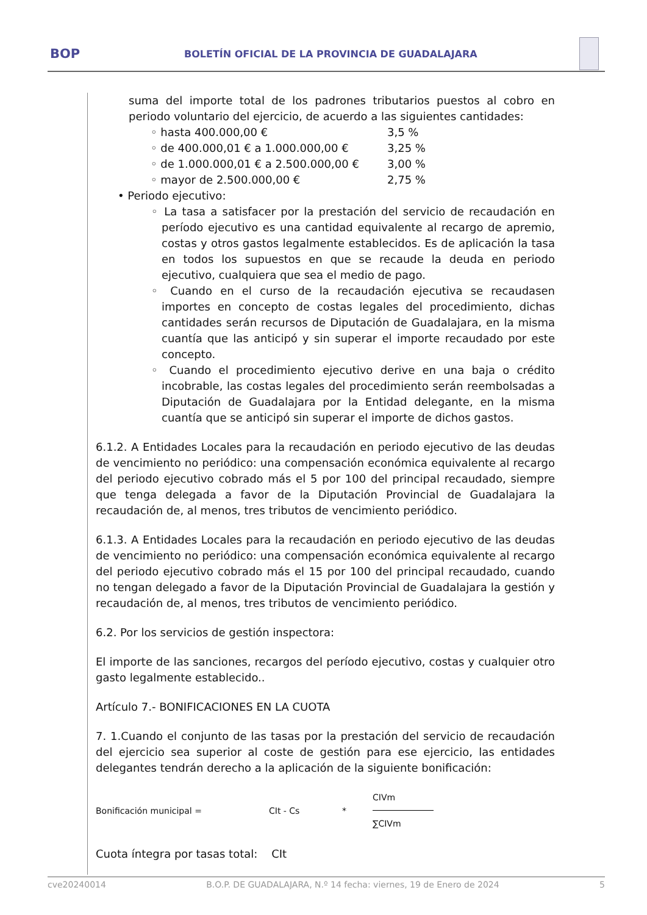BOP BOLETÍN OFICIAL DE LA PROVINCIA DE GUADALAJARA
suma del importe total de los padrones tributarios puestos al cobro en periodo voluntario del ejercicio, de acuerdo a las siguientes cantidades:
◦ hasta 400.000,00 € 3,5 %
◦ de 400.000,01 € a 1.000.000,00 € 3,25 %
◦ de 1.000.000,01 € a 2.500.000,00 € 3,00 %
◦ mayor de 2.500.000,00 € 2,75 %
• Periodo ejecutivo:
◦ La tasa a satisfacer por la prestación del servicio de recaudación en período ejecutivo es una cantidad equivalente al recargo de apremio, costas y otros gastos legalmente establecidos. Es de aplicación la tasa en todos los supuestos en que se recaude la deuda en periodo ejecutivo, cualquiera que sea el medio de pago.
◦ Cuando en el curso de la recaudación ejecutiva se recaudasen importes en concepto de costas legales del procedimiento, dichas cantidades serán recursos de Diputación de Guadalajara, en la misma cuantía que las anticipó y sin superar el importe recaudado por este concepto.
◦ Cuando el procedimiento ejecutivo derive en una baja o crédito incobrable, las costas legales del procedimiento serán reembolsadas a Diputación de Guadalajara por la Entidad delegante, en la misma cuantía que se anticipó sin superar el importe de dichos gastos.
6.1.2. A Entidades Locales para la recaudación en periodo ejecutivo de las deudas de vencimiento no periódico: una compensación económica equivalente al recargo del periodo ejecutivo cobrado más el 5 por 100 del principal recaudado, siempre que tenga delegada a favor de la Diputación Provincial de Guadalajara la recaudación de, al menos, tres tributos de vencimiento periódico.
6.1.3. A Entidades Locales para la recaudación en periodo ejecutivo de las deudas de vencimiento no periódico: una compensación económica equivalente al recargo del periodo ejecutivo cobrado más el 15 por 100 del principal recaudado, cuando no tengan delegado a favor de la Diputación Provincial de Guadalajara la gestión y recaudación de, al menos, tres tributos de vencimiento periódico.
6.2. Por los servicios de gestión inspectora:
El importe de las sanciones, recargos del período ejecutivo, costas y cualquier otro gasto legalmente establecido..
Artículo 7.- BONIFICACIONES EN LA CUOTA
7. 1.Cuando el conjunto de las tasas por la prestación del servicio de recaudación del ejercicio sea superior al coste de gestión para ese ejercicio, las entidades delegantes tendrán derecho a la aplicación de la siguiente bonificación:
Bonificación municipal = CIt - Cs * CIVm ∑CIVm
Cuota íntegra por tasas total: CIt
cve20240014 B.O.P. DE GUADALAJARA, N.º 14 fecha: viernes, 19 de Enero de 2024 5